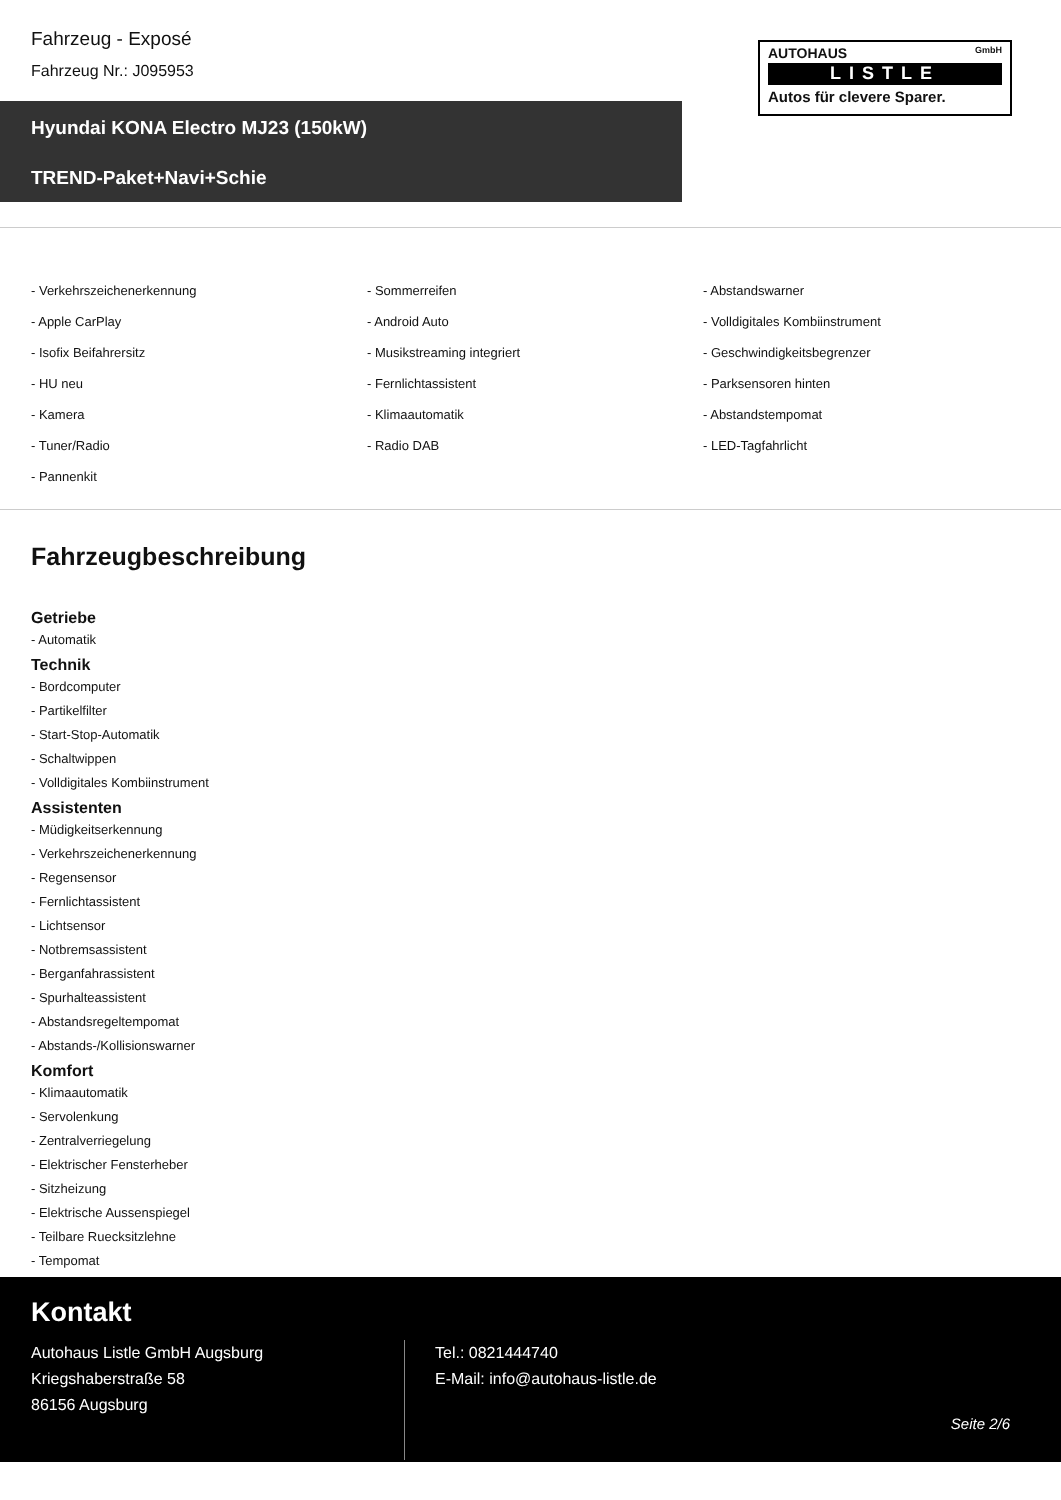Fahrzeug - Exposé
Fahrzeug Nr.: J095953
AUTOHAUS GmbH
LISTLE
Autos für clevere Sparer.
Hyundai KONA Electro MJ23 (150kW)
TREND-Paket+Navi+Schie
- Verkehrszeichenerkennung
- Sommerreifen
- Abstandswarner
- Apple CarPlay
- Android Auto
- Volldigitales Kombiinstrument
- Isofix Beifahrersitz
- Musikstreaming integriert
- Geschwindigkeitsbegrenzer
- HU neu
- Fernlichtassistent
- Parksensoren hinten
- Kamera
- Klimaautomatik
- Abstandstempomat
- Tuner/Radio
- Radio DAB
- LED-Tagfahrlicht
- Pannenkit
Fahrzeugbeschreibung
Getriebe
- Automatik
Technik
- Bordcomputer
- Partikelfilter
- Start-Stop-Automatik
- Schaltwippen
- Volldigitales Kombiinstrument
Assistenten
- Müdigkeitserkennung
- Verkehrszeichenerkennung
- Regensensor
- Fernlichtassistent
- Lichtsensor
- Notbremsassistent
- Berganfahrassistent
- Spurhalteassistent
- Abstandsregeltempomat
- Abstands-/Kollisionswarner
Komfort
- Klimaautomatik
- Servolenkung
- Zentralverriegelung
- Elektrischer Fensterheber
- Sitzheizung
- Elektrische Aussenspiegel
- Teilbare Ruecksitzlehne
- Tempomat
Kontakt
Autohaus Listle GmbH Augsburg
Kriegshaberstraße 58
86156 Augsburg
Tel.: 0821444740
E-Mail: info@autohaus-listle.de
Seite 2/6